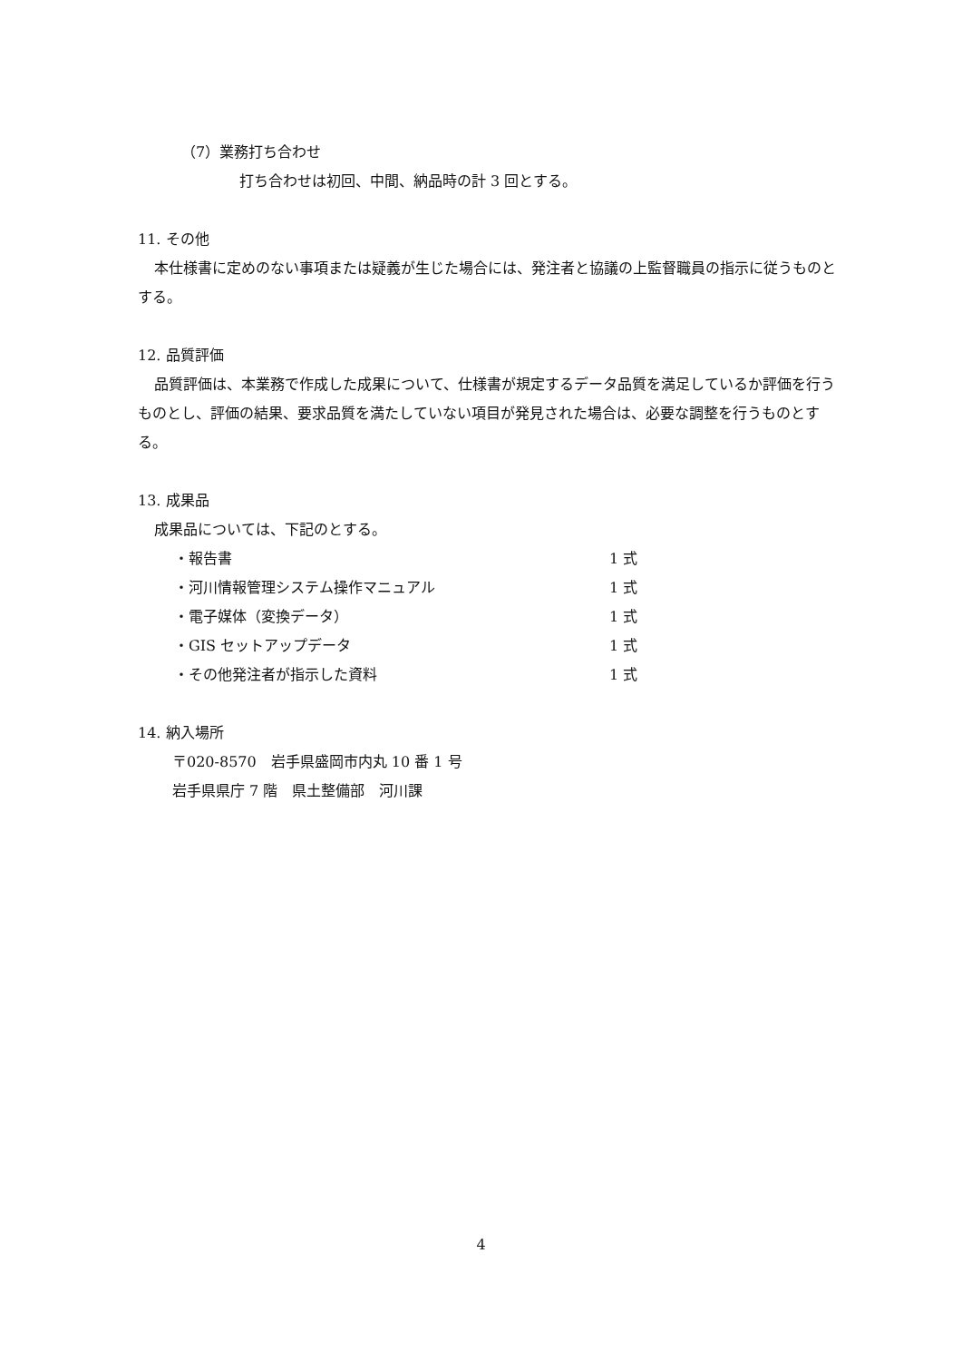（7）業務打ち合わせ
打ち合わせは初回、中間、納品時の計 3 回とする。
11. その他
本仕様書に定めのない事項または疑義が生じた場合には、発注者と協議の上監督職員の指示に従うものとする。
12. 品質評価
品質評価は、本業務で作成した成果について、仕様書が規定するデータ品質を満足しているか評価を行うものとし、評価の結果、要求品質を満たしていない項目が発見された場合は、必要な調整を行うものとする。
13. 成果品
成果品については、下記のとする。
・報告書 1 式
・河川情報管理システム操作マニュアル 1 式
・電子媒体（変換データ） 1 式
・GIS セットアップデータ 1 式
・その他発注者が指示した資料 1 式
14. 納入場所
〒020-8570　岩手県盛岡市内丸 10 番 1 号
岩手県県庁 7 階　県土整備部　河川課
4